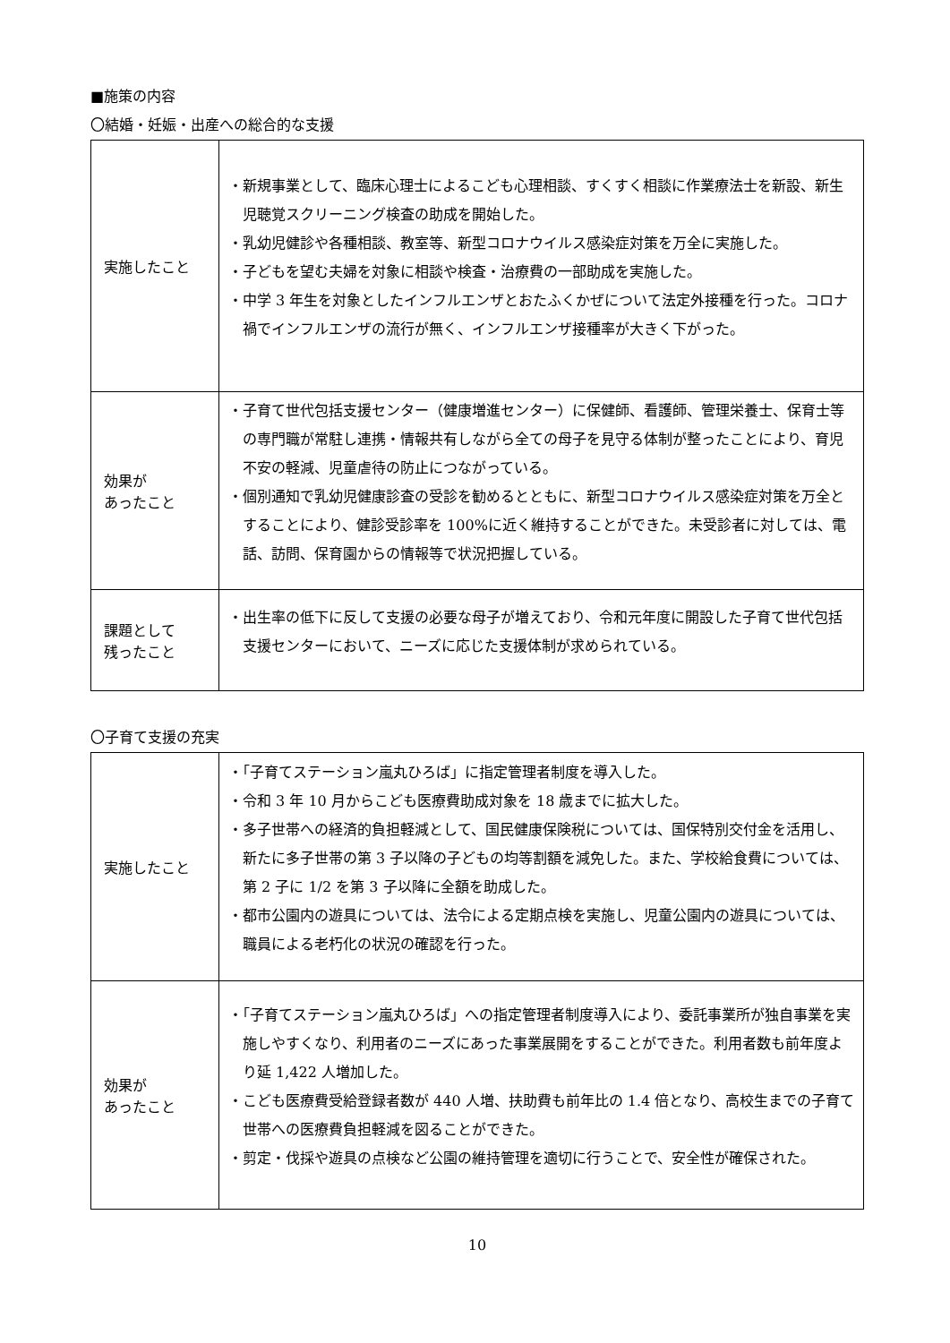■施策の内容
〇結婚・妊娠・出産への総合的な支援
| 実施したこと | ・新規事業として、臨床心理士によるこども心理相談、すくすく相談に作業療法士を新設、新生児聴覚スクリーニング検査の助成を開始した。 ・乳幼児健診や各種相談、教室等、新型コロナウイルス感染症対策を万全に実施した。 ・子どもを望む夫婦を対象に相談や検査・治療費の一部助成を実施した。 ・中学 3 年生を対象としたインフルエンザとおたふくかぜについて法定外接種を行った。コロナ禍でインフルエンザの流行が無く、インフルエンザ接種率が大きく下がった。 |
| 効果が あったこと | ・子育て世代包括支援センター（健康増進センター）に保健師、看護師、管理栄養士、保育士等の専門職が常駐し連携・情報共有しながら全ての母子を見守る体制が整ったことにより、育児不安の軽減、児童虐待の防止につながっている。 ・個別通知で乳幼児健康診査の受診を勧めるとともに、新型コロナウイルス感染症対策を万全とすることにより、健診受診率を 100%に近く維持することができた。未受診者に対しては、電話、訪問、保育園からの情報等で状況把握している。 |
| 課題として 残ったこと | ・出生率の低下に反して支援の必要な母子が増えており、令和元年度に開設した子育て世代包括支援センターにおいて、ニーズに応じた支援体制が求められている。 |
〇子育て支援の充実
| 実施したこと | ・「子育てステーション嵐丸ひろば」に指定管理者制度を導入した。 ・令和 3 年 10 月からこども医療費助成対象を 18 歳までに拡大した。 ・多子世帯への経済的負担軽減として、国民健康保険税については、国保特別交付金を活用し、新たに多子世帯の第 3 子以降の子どもの均等割額を減免した。また、学校給食費については、第 2 子に 1/2 を第 3 子以降に全額を助成した。 ・都市公園内の遊具については、法令による定期点検を実施し、児童公園内の遊具については、職員による老朽化の状況の確認を行った。 |
| 効果が あったこと | ・「子育てステーション嵐丸ひろば」への指定管理者制度導入により、委託事業所が独自事業を実施しやすくなり、利用者のニーズにあった事業展開をすることができた。利用者数も前年度より延 1,422 人増加した。 ・こども医療費受給登録者数が 440 人増、扶助費も前年比の 1.4 倍となり、高校生までの子育て世帯への医療費負担軽減を図ることができた。 ・剪定・伐採や遊具の点検など公園の維持管理を適切に行うことで、安全性が確保された。 |
10